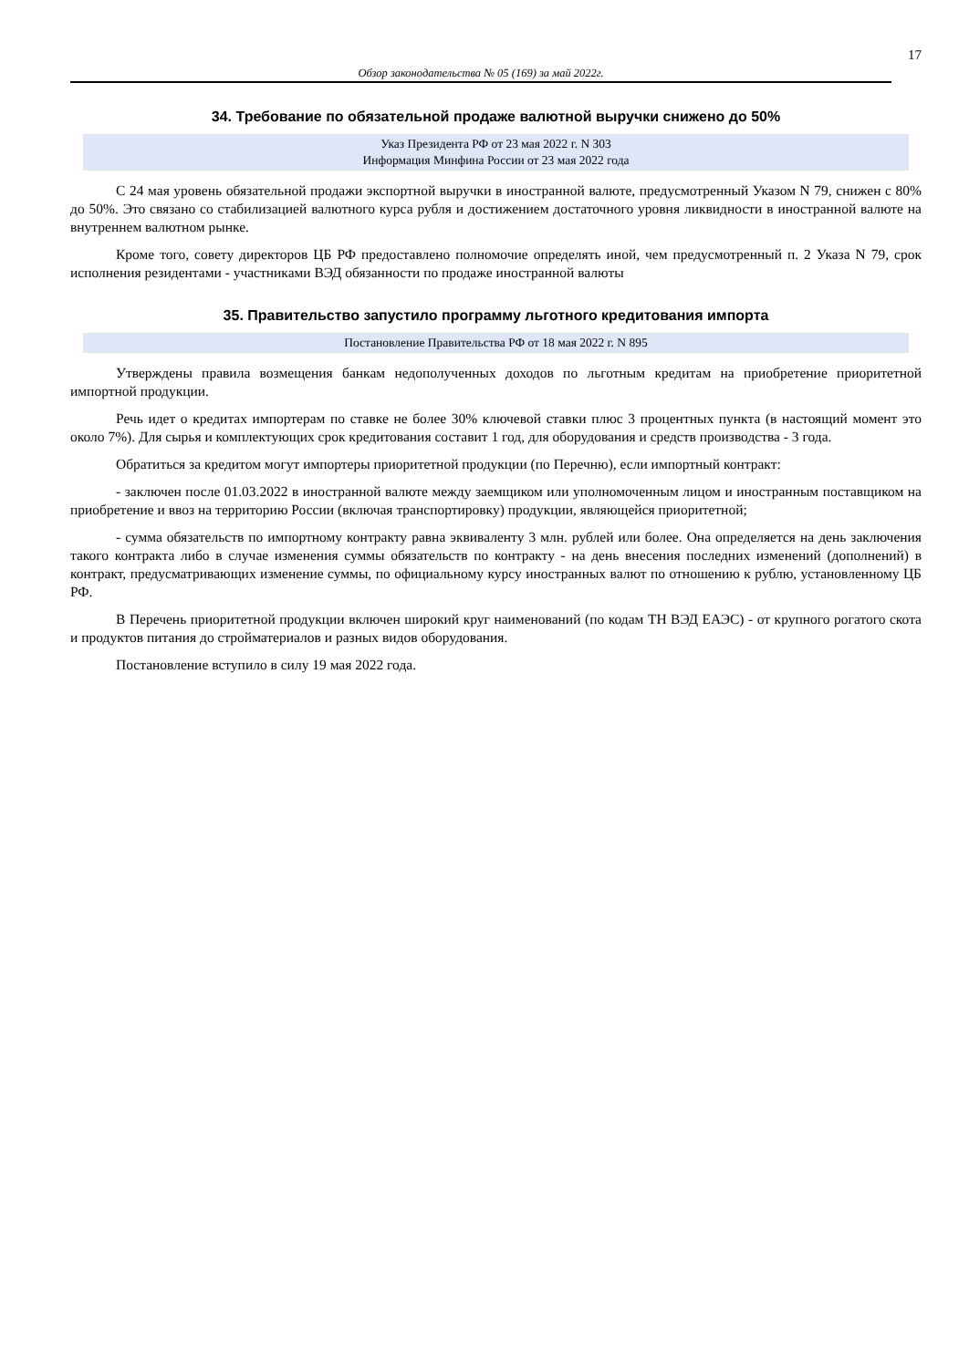17
Обзор законодательства № 05 (169) за май 2022г.
34. Требование по обязательной продаже валютной выручки снижено до 50%
Указ Президента РФ от 23 мая 2022 г. N 303
Информация Минфина России от 23 мая 2022 года
С 24 мая уровень обязательной продажи экспортной выручки в иностранной валюте, предусмотренный Указом N 79, снижен с 80% до 50%. Это связано со стабилизацией валютного курса рубля и достижением достаточного уровня ликвидности в иностранной валюте на внутреннем валютном рынке.
Кроме того, совету директоров ЦБ РФ предоставлено полномочие определять иной, чем предусмотренный п. 2 Указа N 79, срок исполнения резидентами - участниками ВЭД обязанности по продаже иностранной валюты
35. Правительство запустило программу льготного кредитования импорта
Постановление Правительства РФ от 18 мая 2022 г. N 895
Утверждены правила возмещения банкам недополученных доходов по льготным кредитам на приобретение приоритетной импортной продукции.
Речь идет о кредитах импортерам по ставке не более 30% ключевой ставки плюс 3 процентных пункта (в настоящий момент это около 7%). Для сырья и комплектующих срок кредитования составит 1 год, для оборудования и средств производства - 3 года.
Обратиться за кредитом могут импортеры приоритетной продукции (по Перечню), если импортный контракт:
- заключен после 01.03.2022 в иностранной валюте между заемщиком или уполномоченным лицом и иностранным поставщиком на приобретение и ввоз на территорию России (включая транспортировку) продукции, являющейся приоритетной;
- сумма обязательств по импортному контракту равна эквиваленту 3 млн. рублей или более. Она определяется на день заключения такого контракта либо в случае изменения суммы обязательств по контракту - на день внесения последних изменений (дополнений) в контракт, предусматривающих изменение суммы, по официальному курсу иностранных валют по отношению к рублю, установленному ЦБ РФ.
В Перечень приоритетной продукции включен широкий круг наименований (по кодам ТН ВЭД ЕАЭС) - от крупного рогатого скота и продуктов питания до стройматериалов и разных видов оборудования.
Постановление вступило в силу 19 мая 2022 года.